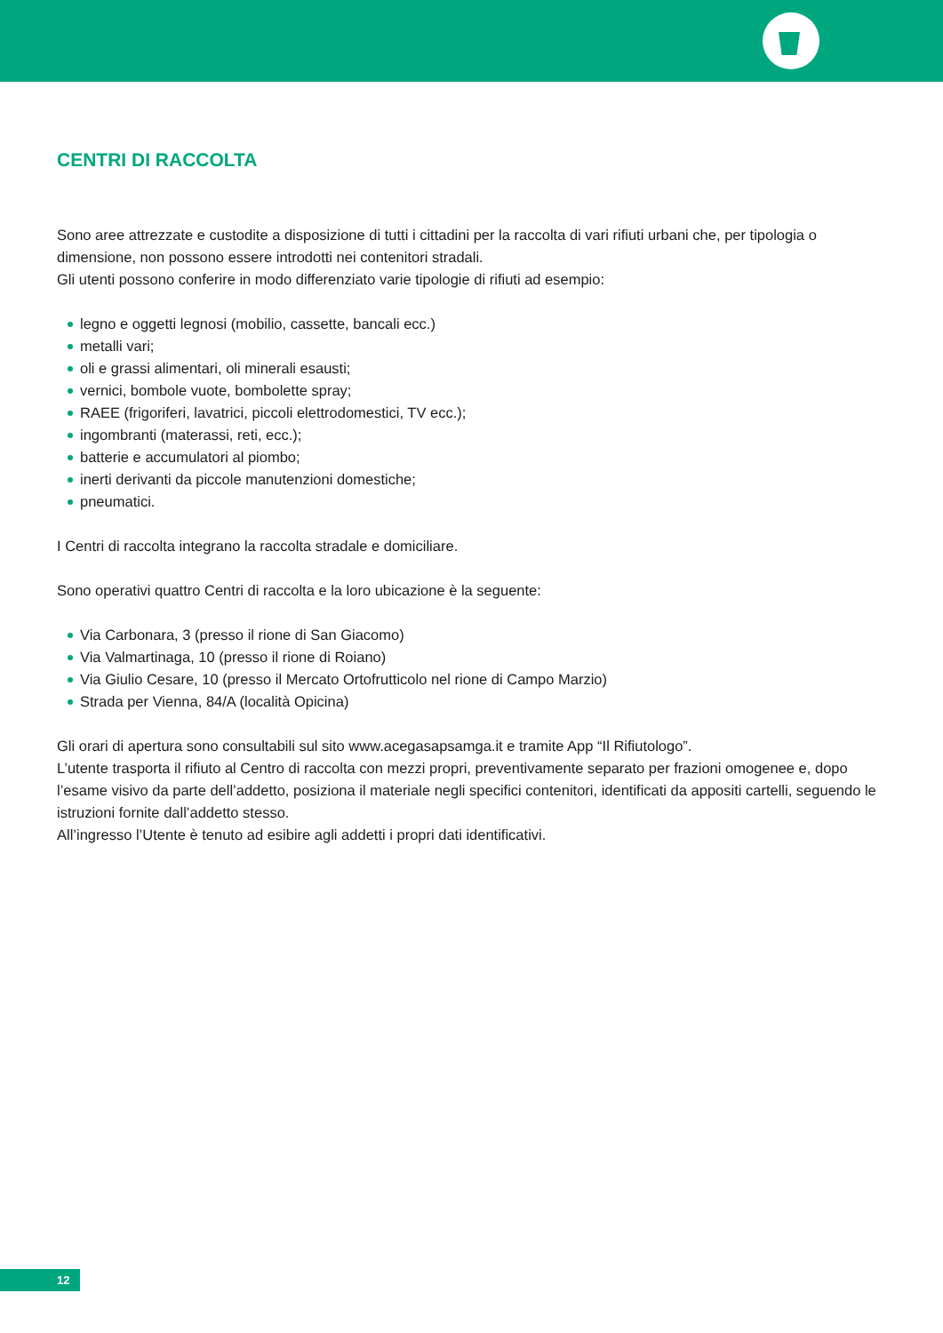CENTRI DI RACCOLTA
Sono aree attrezzate e custodite a disposizione di tutti i cittadini per la raccolta di vari rifiuti urbani che, per tipologia o dimensione, non possono essere introdotti nei contenitori stradali.
Gli utenti possono conferire in modo differenziato varie tipologie di rifiuti ad esempio:
legno e oggetti legnosi (mobilio, cassette, bancali ecc.)
metalli vari;
oli e grassi alimentari, oli minerali esausti;
vernici, bombole vuote, bombolette spray;
RAEE (frigoriferi, lavatrici, piccoli elettrodomestici, TV ecc.);
ingombranti (materassi, reti, ecc.);
batterie e accumulatori al piombo;
inerti derivanti da piccole manutenzioni domestiche;
pneumatici.
I Centri di raccolta integrano la raccolta stradale e domiciliare.
Sono operativi quattro Centri di raccolta e la loro ubicazione è la seguente:
Via Carbonara, 3 (presso il rione di San Giacomo)
Via Valmartinaga, 10 (presso il rione di Roiano)
Via Giulio Cesare, 10 (presso il Mercato Ortofrutticolo nel rione di Campo Marzio)
Strada per Vienna, 84/A (località Opicina)
Gli orari di apertura sono consultabili sul sito www.acegasapsamga.it e tramite App “Il Rifiutologo”.
L’utente trasporta il rifiuto al Centro di raccolta con mezzi propri, preventivamente separato per frazioni omogenee e, dopo l’esame visivo da parte dell’addetto, posiziona il materiale negli specifici contenitori, identificati da appositi cartelli, seguendo le istruzioni fornite dall’addetto stesso.
All’ingresso l’Utente è tenuto ad esibire agli addetti i propri dati identificativi.
12